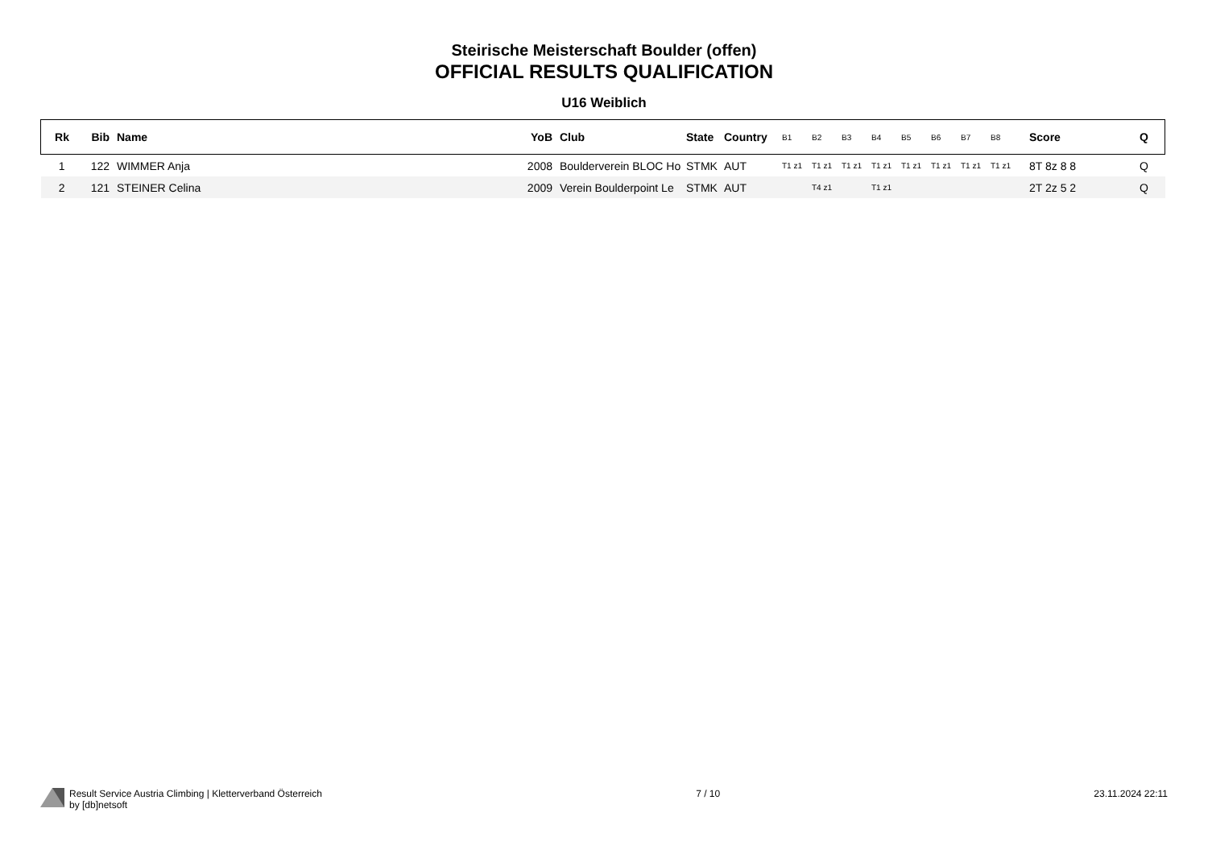Steirische Meisterschaft Boulder (offen)
OFFICIAL RESULTS QUALIFICATION
U16 Weiblich
| Rk | Bib | Name | YoB | Club | State | Country | B1 | B2 | B3 | B4 | B5 | B6 | B7 | B8 | Score | Q |
| --- | --- | --- | --- | --- | --- | --- | --- | --- | --- | --- | --- | --- | --- | --- | --- | --- |
| 1 | 122 | WIMMER Anja | 2008 | Boulderverein BLOC Ho | STMK | AUT | T1 z1 | T1 z1 | T1 z1 | T1 z1 | T1 z1 | T1 z1 | T1 z1 | T1 z1 | 8T 8z 8 8 | Q |
| 2 | 121 | STEINER Celina | 2009 | Verein Boulderpoint Le | STMK | AUT | | T4 z1 | | T1 z1 | | | | | 2T 2z 5 2 | Q |
Result Service Austria Climbing | Kletterverband Österreich
by [db]netsoft
7 / 10 23.11.2024 22:11